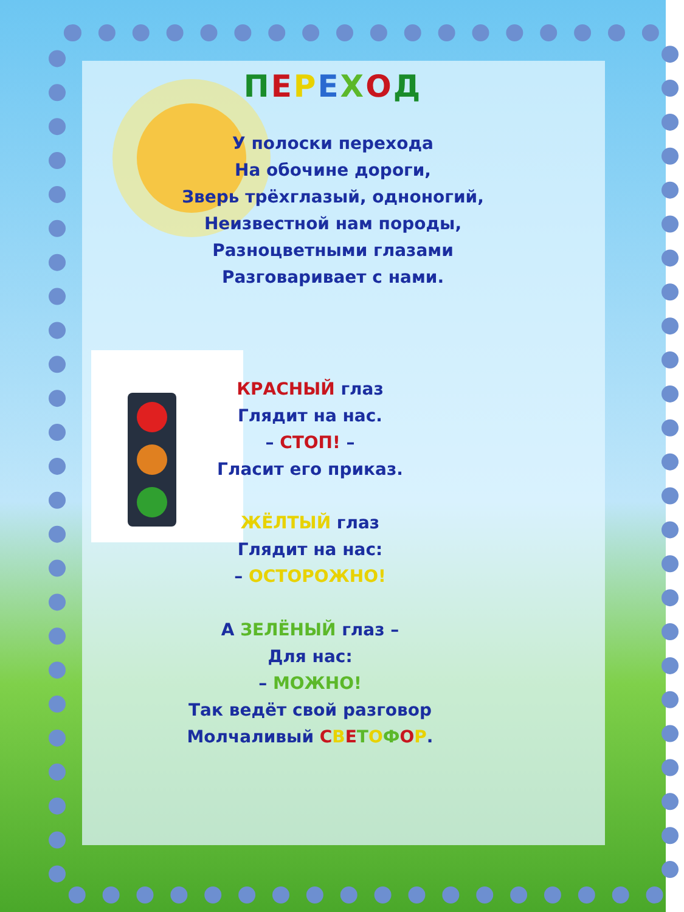ПЕРЕХОД
У полоски перехода
На обочине дороги,
Зверь трёхглазый, одноногий,
Неизвестной нам породы,
Разноцветными глазами
Разговаривает с нами.
КРАСНЫЙ глаз
Глядит на нас.
– СТОП! –
Гласит его приказ.
ЖЁЛТЫЙ глаз
Глядит на нас:
– ОСТОРОЖНО!
А ЗЕЛЁНЫЙ глаз –
Для нас:
– МОЖНО!
Так ведёт свой разговор
Молчаливый СВЕТОФОР.